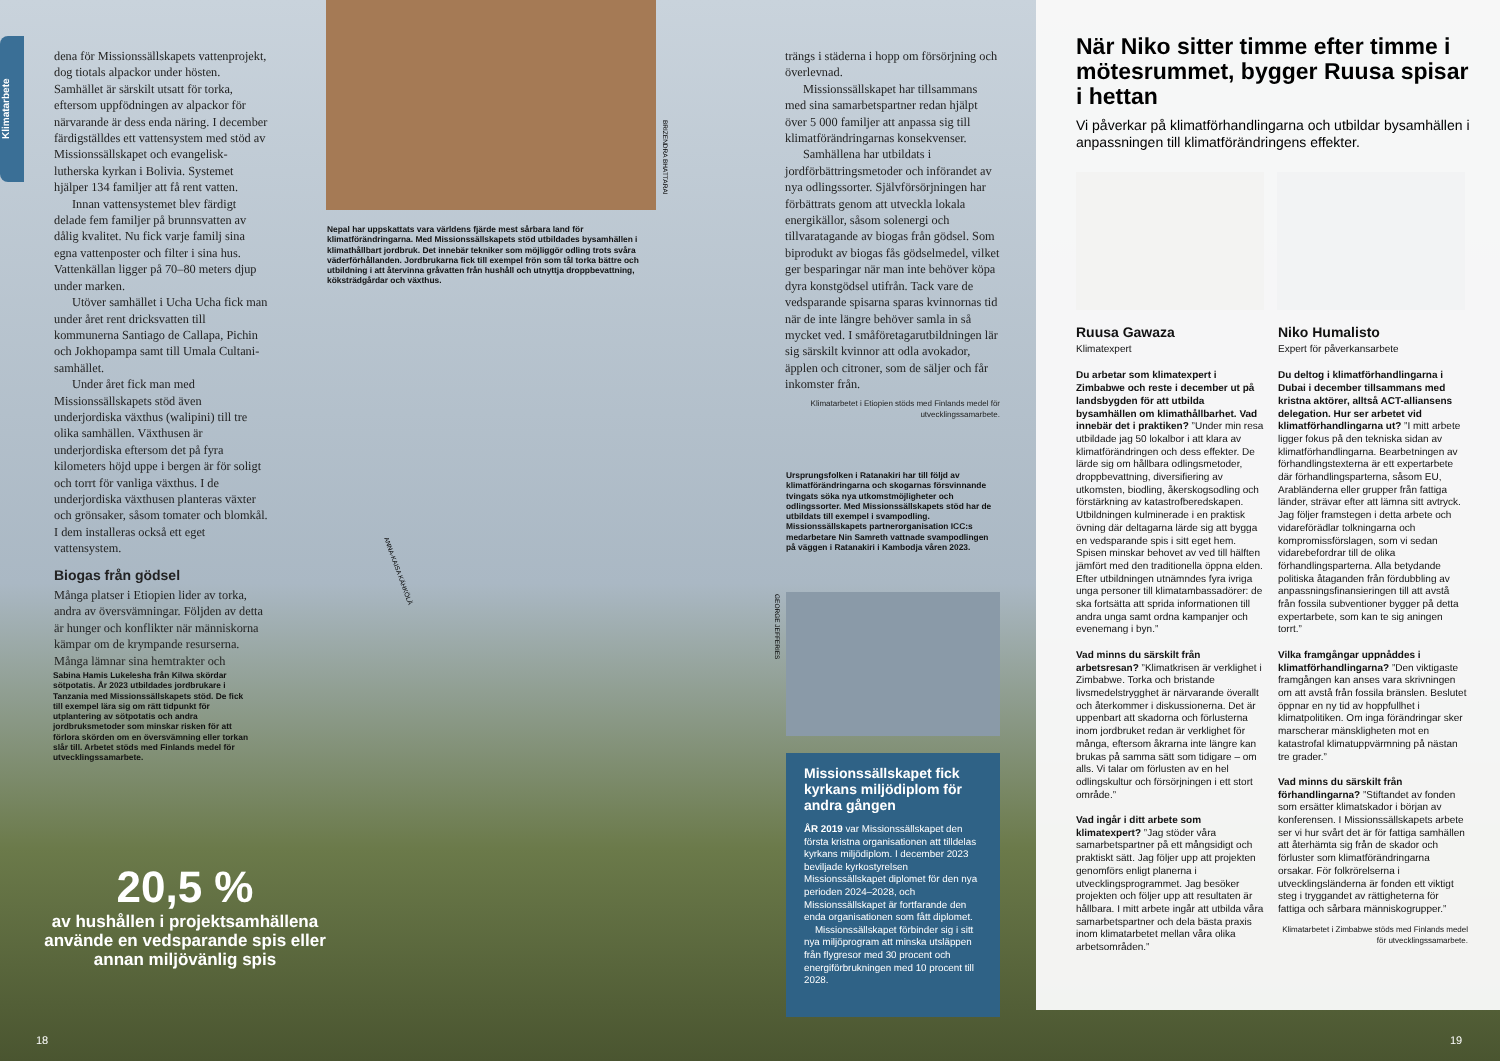Klimatarbete
dena för Missionssällskapets vattenprojekt, dog tiotals alpackor under hösten. Samhället är särskilt utsatt för torka, eftersom uppfödningen av alpackor för närvarande är dess enda näring. I december färdigställdes ett vattensystem med stöd av Missionssällskapet och evangelisk-lutherska kyrkan i Bolivia. Systemet hjälper 134 familjer att få rent vatten.
Innan vattensystemet blev färdigt delade fem familjer på brunnsvatten av dålig kvalitet. Nu fick varje familj sina egna vattenposter och filter i sina hus. Vattenkällan ligger på 70–80 meters djup under marken.
Utöver samhället i Ucha Ucha fick man under året rent dricksvatten till kommunerna Santiago de Callapa, Pichin och Jokhopampa samt till Umala Cultani-samhället.
Under året fick man med Missionssällskapets stöd även underjordiska växthus (walipini) till tre olika samhällen. Växthusen är underjordiska eftersom det på fyra kilometers höjd uppe i bergen är för soligt och torrt för vanliga växthus. I de underjordiska växthusen planteras växter och grönsaker, såsom tomater och blomkål. I dem installeras också ett eget vattensystem.
Biogas från gödsel
Många platser i Etiopien lider av torka, andra av översvämningar. Följden av detta är hunger och konflikter när människorna kämpar om de krympande resurserna. Många lämnar sina hemtrakter och
Sabina Hamis Lukelesha från Kilwa skördar sötpotatis. År 2023 utbildades jordbrukare i Tanzania med Missionssällskapets stöd. De fick till exempel lära sig om rätt tidpunkt för utplantering av sötpotatis och andra jordbruksmetoder som minskar risken för att förlora skörden om en översvämning eller torkan slår till. Arbetet stöds med Finlands medel för utvecklingssamarbete.
20,5 %
av hushållen i projektsamhällena använde en vedsparande spis eller annan miljövänlig spis
18
BRIZENDRA BHATTARAI
Nepal har uppskattats vara världens fjärde mest sårbara land för klimatförändringarna. Med Missionssällskapets stöd utbildades bysamhällen i klimathållbart jordbruk. Det innebär tekniker som möjliggör odling trots svåra väderförhållanden. Jordbrukarna fick till exempel frön som tål torka bättre och utbildning i att återvinna gråvatten från hushåll och utnyttja droppbevattning, köksträdgårdar och växthus.
ANNA-KAISA KÄHKÖLÄ
trängs i städerna i hopp om försörjning och överlevnad.
Missionssällskapet har tillsammans med sina samarbetspartner redan hjälpt över 5 000 familjer att anpassa sig till klimatförändringarnas konsekvenser.
Samhällena har utbildats i jordförbättringsmetoder och införandet av nya odlingssorter. Självförsörjningen har förbättrats genom att utveckla lokala energikällor, såsom solenergi och tillvaratagande av biogas från gödsel. Som biprodukt av biogas fås gödselmedel, vilket ger besparingar när man inte behöver köpa dyra konstgödsel utifrån. Tack vare de vedsparande spisarna sparas kvinnornas tid när de inte längre behöver samla in så mycket ved. I småföretagarutbildningen lär sig särskilt kvinnor att odla avokador, äpplen och citroner, som de säljer och får inkomster från.
Klimatarbetet i Etiopien stöds med Finlands medel för utvecklingssamarbete.
Ursprungsfolken i Ratanakiri har till följd av klimatförändringarna och skogarnas försvinnande tvingats söka nya utkomstmöjligheter och odlingssorter. Med Missionssällskapets stöd har de utbildats till exempel i svampodling. Missionssällskapets partnerorganisation ICC:s medarbetare Nin Samreth vattnade svampodlingen på väggen i Ratanakiri i Kambodja våren 2023.
GEORGE JEFFERIES
Missionssällskapet fick kyrkans miljödiplom för andra gången
ÅR 2019 var Missionssällskapet den första kristna organisationen att tilldelas kyrkans miljödiplom. I december 2023 beviljade kyrkostyrelsen Missionssällskapet diplomet för den nya perioden 2024–2028, och Missionssällskapet är fortfarande den enda organisationen som fått diplomet.
Missionssällskapet förbinder sig i sitt nya miljöprogram att minska utsläppen från flygresor med 30 procent och energiförbrukningen med 10 procent till 2028.
När Niko sitter timme efter timme i mötesrummet, bygger Ruusa spisar i hettan
Vi påverkar på klimatförhandlingarna och utbildar bysamhällen i anpassningen till klimatförändringens effekter.
Ruusa Gawaza
Klimatexpert
Du arbetar som klimatexpert i Zimbabwe och reste i december ut på landsbygden för att utbilda bysamhällen om klimathållbarhet. Vad innebär det i praktiken? ”Under min resa utbildade jag 50 lokalbor i att klara av klimatförändringen och dess effekter. De lärde sig om hållbara odlingsmetoder, droppbevattning, diversifiering av utkomsten, biodling, åkerskogsodling och förstärkning av katastrofberedskapen. Utbildningen kulminerade i en praktisk övning där deltagarna lärde sig att bygga en vedsparande spis i sitt eget hem. Spisen minskar behovet av ved till hälften jämfört med den traditionella öppna elden. Efter utbildningen utnämndes fyra ivriga unga personer till klimatambassadörer: de ska fortsätta att sprida informationen till andra unga samt ordna kampanjer och evenemang i byn.”
Vad minns du särskilt från arbetsresan? ”Klimatkrisen är verklighet i Zimbabwe. Torka och bristande livsmedelstrygghet är närvarande överallt och återkommer i diskussionerna. Det är uppenbart att skadorna och förlusterna inom jordbruket redan är verklighet för många, eftersom åkrarna inte längre kan brukas på samma sätt som tidigare – om alls. Vi talar om förlusten av en hel odlingskultur och försörjningen i ett stort område.”
Vad ingår i ditt arbete som klimatexpert? ”Jag stöder våra samarbetspartner på ett mångsidigt och praktiskt sätt. Jag följer upp att projekten genomförs enligt planerna i utvecklingsprogrammet. Jag besöker projekten och följer upp att resultaten är hållbara. I mitt arbete ingår att utbilda våra samarbetspartner och dela bästa praxis inom klimatarbetet mellan våra olika arbetsområden.”
Niko Humalisto
Expert för påverkansarbete
Du deltog i klimatförhandlingarna i Dubai i december tillsammans med kristna aktörer, alltså ACT-alliansens delegation. Hur ser arbetet vid klimatförhandlingarna ut? ”I mitt arbete ligger fokus på den tekniska sidan av klimatförhandlingarna. Bearbetningen av förhandlingstexterna är ett expertarbete där förhandlingsparterna, såsom EU, Arabländerna eller grupper från fattiga länder, strävar efter att lämna sitt avtryck. Jag följer framstegen i detta arbete och vidareförädlar tolkningarna och kompromissförslagen, som vi sedan vidarebefordrar till de olika förhandlingsparterna. Alla betydande politiska åtaganden från fördubbling av anpassningsfinansieringen till att avstå från fossila subventioner bygger på detta expertarbete, som kan te sig aningen torrt.”
Vilka framgångar uppnåddes i klimatförhandlingarna? ”Den viktigaste framgången kan anses vara skrivningen om att avstå från fossila bränslen. Beslutet öppnar en ny tid av hoppfullhet i klimatpolitiken. Om inga förändringar sker marscherar mänskligheten mot en katastrofal klimatuppvärmning på nästan tre grader.”
Vad minns du särskilt från förhandlingarna? ”Stiftandet av fonden som ersätter klimatskador i början av konferensen. I Missionssällskapets arbete ser vi hur svårt det är för fattiga samhällen att återhämta sig från de skador och förluster som klimatförändringarna orsakar. För folkrörelserna i utvecklingsländerna är fonden ett viktigt steg i tryggandet av rättigheterna för fattiga och sårbara människogrupper.”
Klimatarbetet i Zimbabwe stöds med Finlands medel för utvecklingssamarbete.
19